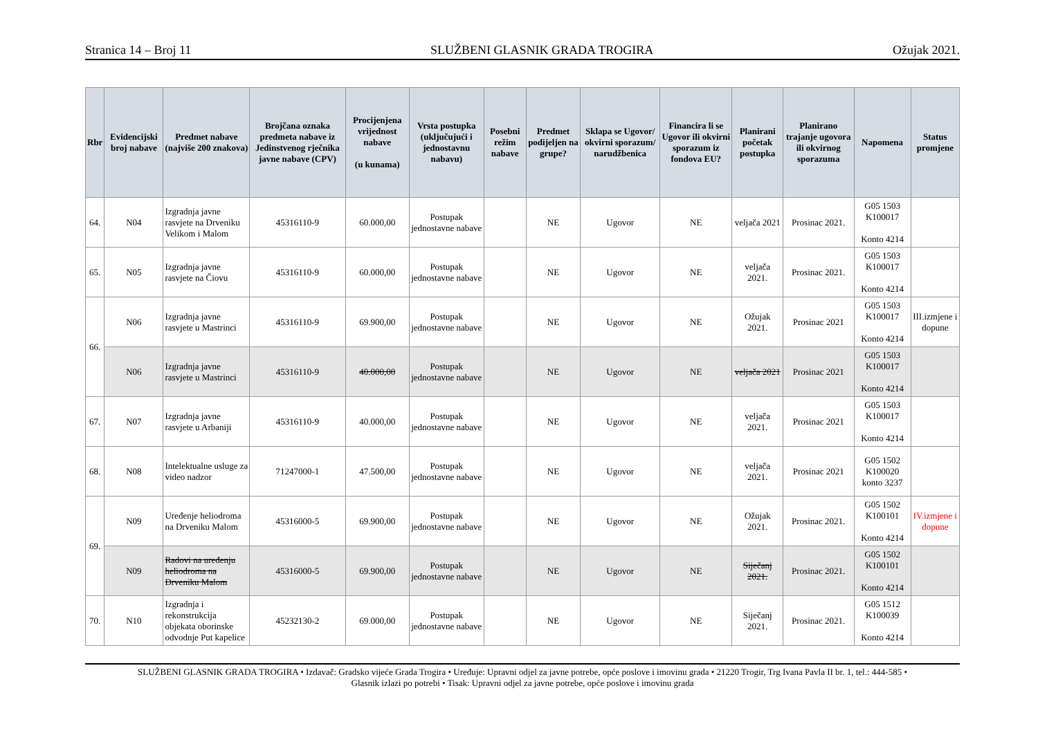Stranica 14 – Broj 11 SLUŽBENI GLASNIK GRADA TROGIRA Ožujak 2021.
| Rbr | Evidencijski broj nabave | Predmet nabave (najviše 200 znakova) | Brojčana oznaka predmeta nabave iz Jedinstvenog rječnika javne nabave (CPV) | Procijenjena vrijednost nabave (u kunama) | Vrsta postupka (uključujući i jednostavnu nabavu) | Posebni režim nabave | Predmet podijeljen na grupe? | Sklapa se Ugovor/ okvirni sporazum/ narudžbenica | Financira li se Ugovor ili okvirni sporazum iz fondova EU? | Planirani početak postupka | Planirano trajanje ugovora ili okvirnog sporazuma | Napomena | Status promjene |
| --- | --- | --- | --- | --- | --- | --- | --- | --- | --- | --- | --- | --- | --- |
| 64. | N04 | Izgradnja javne rasvjete na Drveniku Velikom i Malom | 45316110-9 | 60.000,00 | Postupak jednostavne nabave | | NE | Ugovor | NE | veljača 2021 | Prosinac 2021. | G05 1503 K100017 Konto 4214 | |
| 65. | N05 | Izgradnja javne rasvjete na Čiovu | 45316110-9 | 60.000,00 | Postupak jednostavne nabave | | NE | Ugovor | NE | veljača 2021. | Prosinac 2021. | G05 1503 K100017 Konto 4214 | |
| 66. | N06 | Izgradnja javne rasvjete u Mastrinci | 45316110-9 | 69.900,00 | Postupak jednostavne nabave | | NE | Ugovor | NE | Ožujak 2021. | Prosinac 2021 | G05 1503 K100017 Konto 4214 | III.izmjene i dopune |
| | N06 | Izgradnja javne rasvjete u Mastrinci | 45316110-9 | 40.000,00 | Postupak jednostavne nabave | | NE | Ugovor | NE | veljača 2021 | Prosinac 2021 | G05 1503 K100017 Konto 4214 | |
| 67. | N07 | Izgradnja javne rasvjete u Arbaniji | 45316110-9 | 40.000,00 | Postupak jednostavne nabave | | NE | Ugovor | NE | veljača 2021. | Prosinac 2021 | G05 1503 K100017 Konto 4214 | |
| 68. | N08 | Intelektualne usluge za video nadzor | 71247000-1 | 47.500,00 | Postupak jednostavne nabave | | NE | Ugovor | NE | veljača 2021. | Prosinac 2021 | G05 1502 K100020 konto 3237 | |
| 69. | N09 | Uređenje heliodroma na Drveniku Malom | 45316000-5 | 69.900,00 | Postupak jednostavne nabave | | NE | Ugovor | NE | Ožujak 2021. | Prosinac 2021. | G05 1502 K100101 Konto 4214 | IV.izmjene i dopune |
| | N09 | Radovi na uređenju heliodroma na Drveniku Malom | 45316000-5 | 69.900,00 | Postupak jednostavne nabave | | NE | Ugovor | NE | Siječanj 2021. | Prosinac 2021. | G05 1502 K100101 Konto 4214 | |
| 70. | N10 | Izgradnja i rekonstrukcija objekata oborinske odvodnje Put kapelice | 45232130-2 | 69.000,00 | Postupak jednostavne nabave | | NE | Ugovor | NE | Siječanj 2021. | Prosinac 2021. | G05 1512 K100039 Konto 4214 | |
SLUŽBENI GLASNIK GRADA TROGIRA • Izdavač: Gradsko vijeće Grada Trogira • Uređuje: Upravni odjel za javne potrebe, opće poslove i imovinu grada • 21220 Trogir, Trg Ivana Pavla II br. 1, tel.: 444-585 •
Glasnik izlazi po potrebi • Tisak: Upravni odjel za javne potrebe, opće poslove i imovinu grada